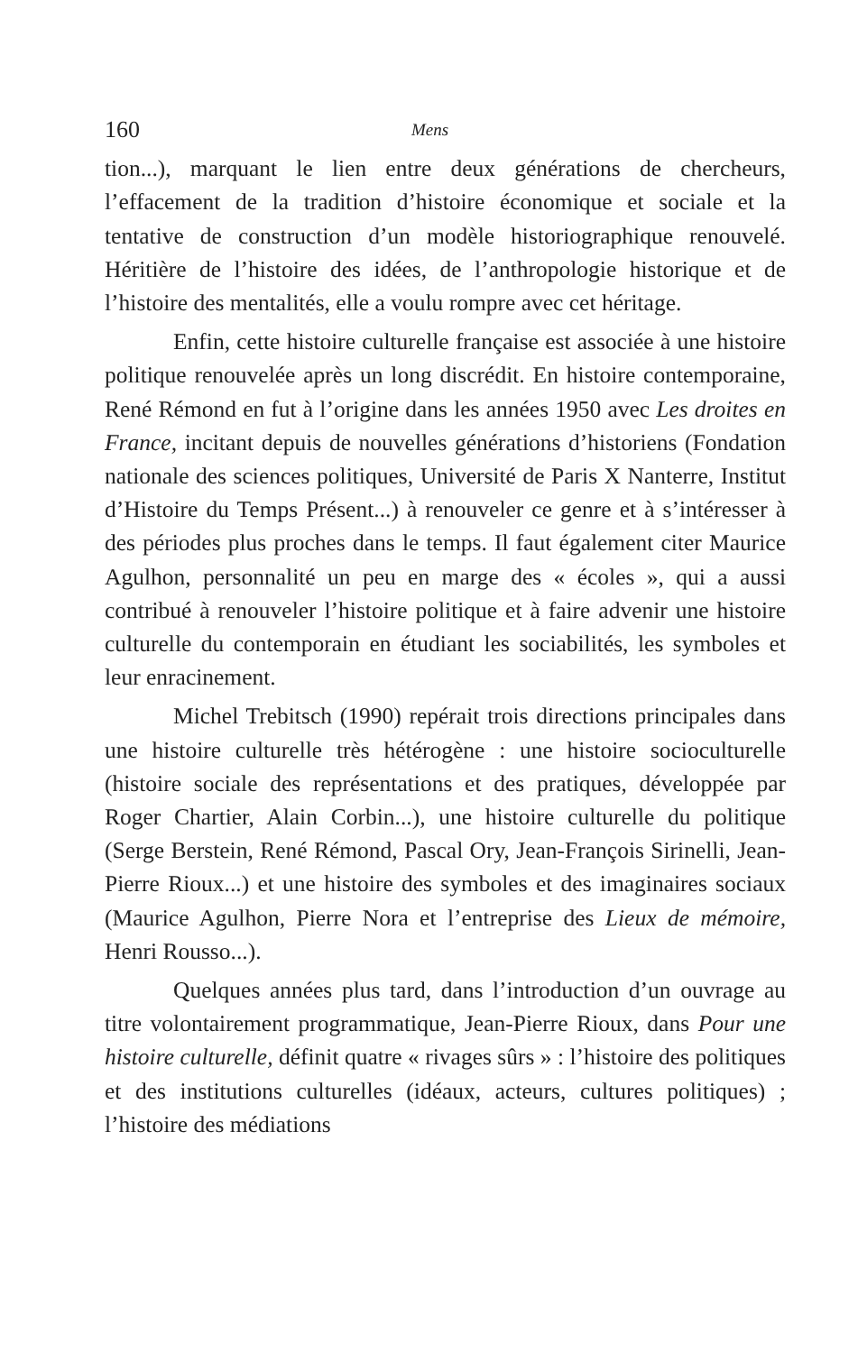160 Mens
tion...), marquant le lien entre deux générations de chercheurs, l’effacement de la tradition d’histoire économique et sociale et la tentative de construction d’un modèle historiographique renouvelé. Héritière de l’histoire des idées, de l’anthropologie historique et de l’histoire des mentalités, elle a voulu rompre avec cet héritage.
Enfin, cette histoire culturelle française est associée à une histoire politique renouvelée après un long discrédit. En histoire contemporaine, René Rémond en fut à l’origine dans les années 1950 avec Les droites en France, incitant depuis de nouvelles générations d’historiens (Fondation nationale des sciences politiques, Université de Paris X Nanterre, Institut d’Histoire du Temps Présent...) à renouveler ce genre et à s’intéresser à des périodes plus proches dans le temps. Il faut également citer Maurice Agulhon, personnalité un peu en marge des « écoles », qui a aussi contribué à renouveler l’histoire politique et à faire advenir une histoire culturelle du contemporain en étudiant les sociabilités, les symboles et leur enracinement.
Michel Trebitsch (1990) repérait trois directions principales dans une histoire culturelle très hétérogène : une histoire socioculturelle (histoire sociale des représentations et des pratiques, développée par Roger Chartier, Alain Corbin...), une histoire culturelle du politique (Serge Berstein, René Rémond, Pascal Ory, Jean-François Sirinelli, Jean-Pierre Rioux...) et une histoire des symboles et des imaginaires sociaux (Maurice Agulhon, Pierre Nora et l’entreprise des Lieux de mémoire, Henri Rousso...).
Quelques années plus tard, dans l’introduction d’un ouvrage au titre volontairement programmatique, Jean-Pierre Rioux, dans Pour une histoire culturelle, définit quatre « rivages sûrs » : l’histoire des politiques et des institutions culturelles (idéaux, acteurs, cultures politiques) ; l’histoire des médiations